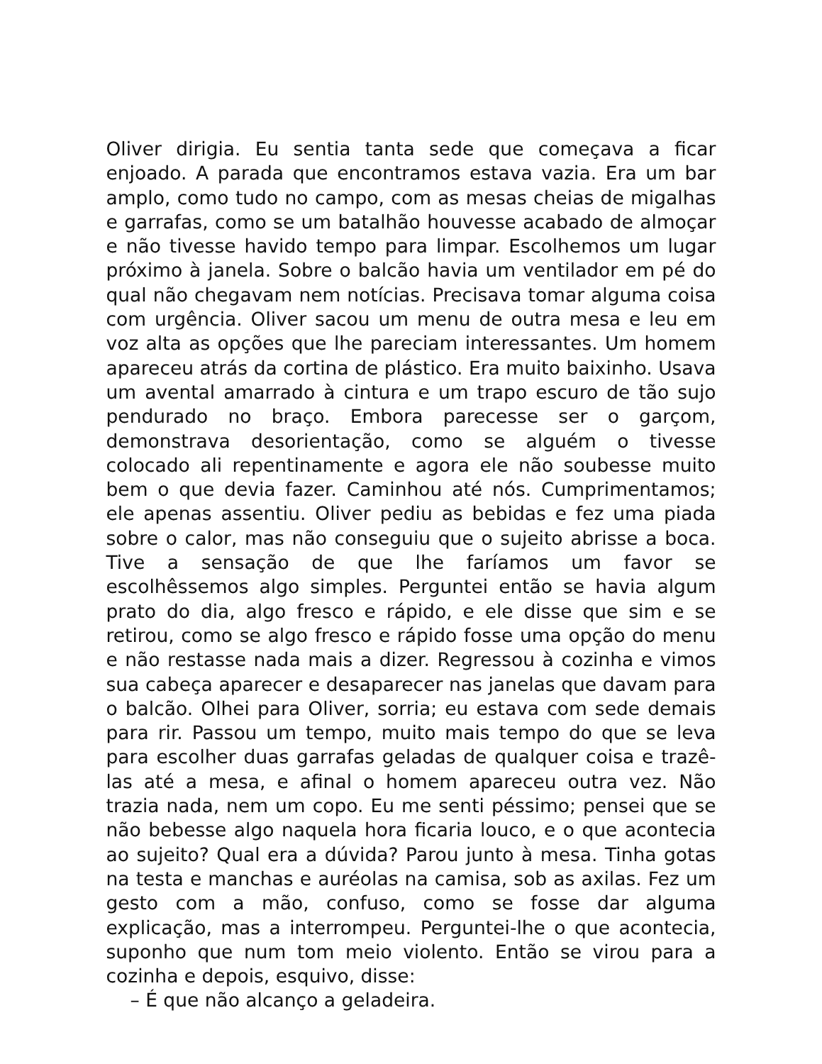Oliver dirigia. Eu sentia tanta sede que começava a ficar enjoado. A parada que encontramos estava vazia. Era um bar amplo, como tudo no campo, com as mesas cheias de migalhas e garrafas, como se um batalhão houvesse acabado de almoçar e não tivesse havido tempo para limpar. Escolhemos um lugar próximo à janela. Sobre o balcão havia um ventilador em pé do qual não chegavam nem notícias. Precisava tomar alguma coisa com urgência. Oliver sacou um menu de outra mesa e leu em voz alta as opções que lhe pareciam interessantes. Um homem apareceu atrás da cortina de plástico. Era muito baixinho. Usava um avental amarrado à cintura e um trapo escuro de tão sujo pendurado no braço. Embora parecesse ser o garçom, demonstrava desorientação, como se alguém o tivesse colocado ali repentinamente e agora ele não soubesse muito bem o que devia fazer. Caminhou até nós. Cumprimentamos; ele apenas assentiu. Oliver pediu as bebidas e fez uma piada sobre o calor, mas não conseguiu que o sujeito abrisse a boca. Tive a sensação de que lhe faríamos um favor se escolhêssemos algo simples. Perguntei então se havia algum prato do dia, algo fresco e rápido, e ele disse que sim e se retirou, como se algo fresco e rápido fosse uma opção do menu e não restasse nada mais a dizer. Regressou à cozinha e vimos sua cabeça aparecer e desaparecer nas janelas que davam para o balcão. Olhei para Oliver, sorria; eu estava com sede demais para rir. Passou um tempo, muito mais tempo do que se leva para escolher duas garrafas geladas de qualquer coisa e trazê-las até a mesa, e afinal o homem apareceu outra vez. Não trazia nada, nem um copo. Eu me senti péssimo; pensei que se não bebesse algo naquela hora ficaria louco, e o que acontecia ao sujeito? Qual era a dúvida? Parou junto à mesa. Tinha gotas na testa e manchas e auréolas na camisa, sob as axilas. Fez um gesto com a mão, confuso, como se fosse dar alguma explicação, mas a interrompeu. Perguntei-lhe o que acontecia, suponho que num tom meio violento. Então se virou para a cozinha e depois, esquivo, disse:
– É que não alcanço a geladeira.